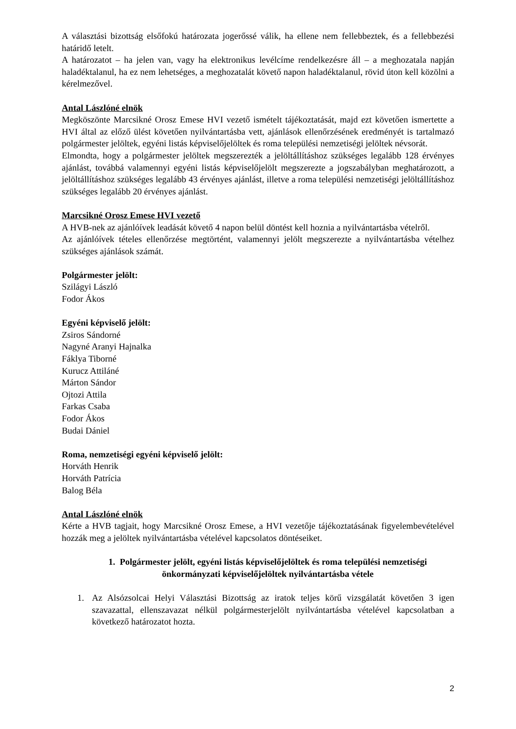A választási bizottság elsőfokú határozata jogerőssé válik, ha ellene nem fellebbeztek, és a fellebbezési határidő letelt.
A határozatot – ha jelen van, vagy ha elektronikus levélcíme rendelkezésre áll – a meghozatala napján haladéktalanul, ha ez nem lehetséges, a meghozatalát követő napon haladéktalanul, rövid úton kell közölni a kérelmezővel.
Antal Lászlóné elnök
Megköszönte Marcsikné Orosz Emese HVI vezető ismételt tájékoztatását, majd ezt követően ismertette a HVI által az előző ülést követően nyilvántartásba vett, ajánlások ellenőrzésének eredményét is tartalmazó polgármester jelöltek, egyéni listás képviselőjelöltek és roma települési nemzetiségi jelöltek névsorát.
Elmondta, hogy a polgármester jelöltek megszerezték a jelöltállításhoz szükséges legalább 128 érvényes ajánlást, továbbá valamennyi egyéni listás képviselőjelölt megszerezte a jogszabályban meghatározott, a jelöltállításhoz szükséges legalább 43 érvényes ajánlást, illetve a roma települési nemzetiségi jelöltállításhoz szükséges legalább 20 érvényes ajánlást.
Marcsikné Orosz Emese HVI vezető
A HVB-nek az ajánlóívek leadását követő 4 napon belül döntést kell hoznia a nyilvántartásba vételről.
Az ajánlóívek tételes ellenőrzése megtörtént, valamennyi jelölt megszerezte a nyilvántartásba vételhez szükséges ajánlások számát.
Polgármester jelölt:
Szilágyi László
Fodor Ákos
Egyéni képviselő jelölt:
Zsiros Sándorné
Nagyné Aranyi Hajnalka
Fáklya Tiborné
Kurucz Attiláné
Márton Sándor
Ojtozi Attila
Farkas Csaba
Fodor Ákos
Budai Dániel
Roma, nemzetiségi egyéni képviselő jelölt:
Horváth Henrik
Horváth Patrícia
Balog Béla
Antal Lászlóné elnök
Kérte a HVB tagjait, hogy Marcsikné Orosz Emese, a HVI vezetője tájékoztatásának figyelembevételével hozzák meg a jelöltek nyilvántartásba vételével kapcsolatos döntéseiket.
1. Polgármester jelölt, egyéni listás képviselőjelöltek és roma települési nemzetiségi önkormányzati képviselőjelöltek nyilvántartásba vétele
1. Az Alsózsolcai Helyi Választási Bizottság az iratok teljes körű vizsgálatát követően 3 igen szavazattal, ellenszavazat nélkül polgármesterjelölt nyilvántartásba vételével kapcsolatban a következő határozatot hozta.
2